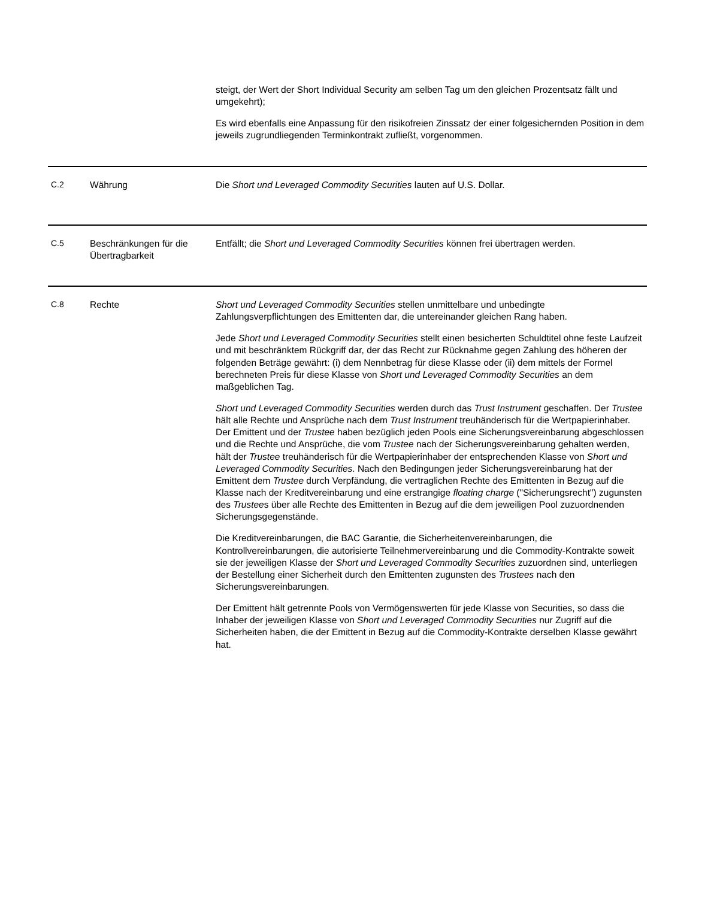steigt, der Wert der Short Individual Security am selben Tag um den gleichen Prozentsatz fällt und umgekehrt);
Es wird ebenfalls eine Anpassung für den risikofreien Zinssatz der einer folgesichernden Position in dem jeweils zugrundliegenden Terminkontrakt zufließt, vorgenommen.
| C.2 | Währung | Die Short und Leveraged Commodity Securities lauten auf U.S. Dollar. |
| C.5 | Beschränkungen für die Übertragbarkeit | Entfällt; die Short und Leveraged Commodity Securities können frei übertragen werden. |
| C.8 | Rechte | Short und Leveraged Commodity Securities stellen unmittelbare und unbedingte Zahlungsverpflichtungen des Emittenten dar, die untereinander gleichen Rang haben. Jede Short und Leveraged Commodity Securities stellt einen besicherten Schuldtitel ohne feste Laufzeit und mit beschränktem Rückgriff dar, der das Recht zur Rücknahme gegen Zahlung des höheren der folgenden Beträge gewährt: (i) dem Nennbetrag für diese Klasse oder (ii) dem mittels der Formel berechneten Preis für diese Klasse von Short und Leveraged Commodity Securities an dem maßgeblichen Tag. Short und Leveraged Commodity Securities werden durch das Trust Instrument geschaffen. Der Trustee hält alle Rechte und Ansprüche nach dem Trust Instrument treuhänderisch für die Wertpapierinhaber. Der Emittent und der Trustee haben bezüglich jeden Pools eine Sicherungsvereinbarung abgeschlossen und die Rechte und Ansprüche, die vom Trustee nach der Sicherungsvereinbarung gehalten werden, hält der Trustee treuhänderisch für die Wertpapierinhaber der entsprechenden Klasse von Short und Leveraged Commodity Securities . Nach den Bedingungen jeder Sicherungsvereinbarung hat der Emittent dem Trustee durch Verpfändung, die vertraglichen Rechte des Emittenten in Bezug auf die Klasse nach der Kreditvereinbarung und eine erstrangige floating charge ("Sicherungsrecht") zugunsten des Trustee s über alle Rechte des Emittenten in Bezug auf die dem jeweiligen Pool zuzuordnenden Sicherungsgegenstände. Die Kreditvereinbarungen, die BAC Garantie, die Sicherheitenvereinbarungen, die Kontrollvereinbarungen, die autorisierte Teilnehmervereinbarung und die Commodity-Kontrakte soweit sie der jeweiligen Klasse der Short und Leveraged Commodity Securities zuzuordnen sind, unterliegen der Bestellung einer Sicherheit durch den Emittenten zugunsten des Trustees nach den Sicherungsvereinbarungen. Der Emittent hält getrennte Pools von Vermögenswerten für jede Klasse von Securities, so dass die Inhaber der jeweiligen Klasse von Short und Leveraged Commodity Securities nur Zugriff auf die Sicherheiten haben, die der Emittent in Bezug auf die Commodity-Kontrakte derselben Klasse gewährt hat. |